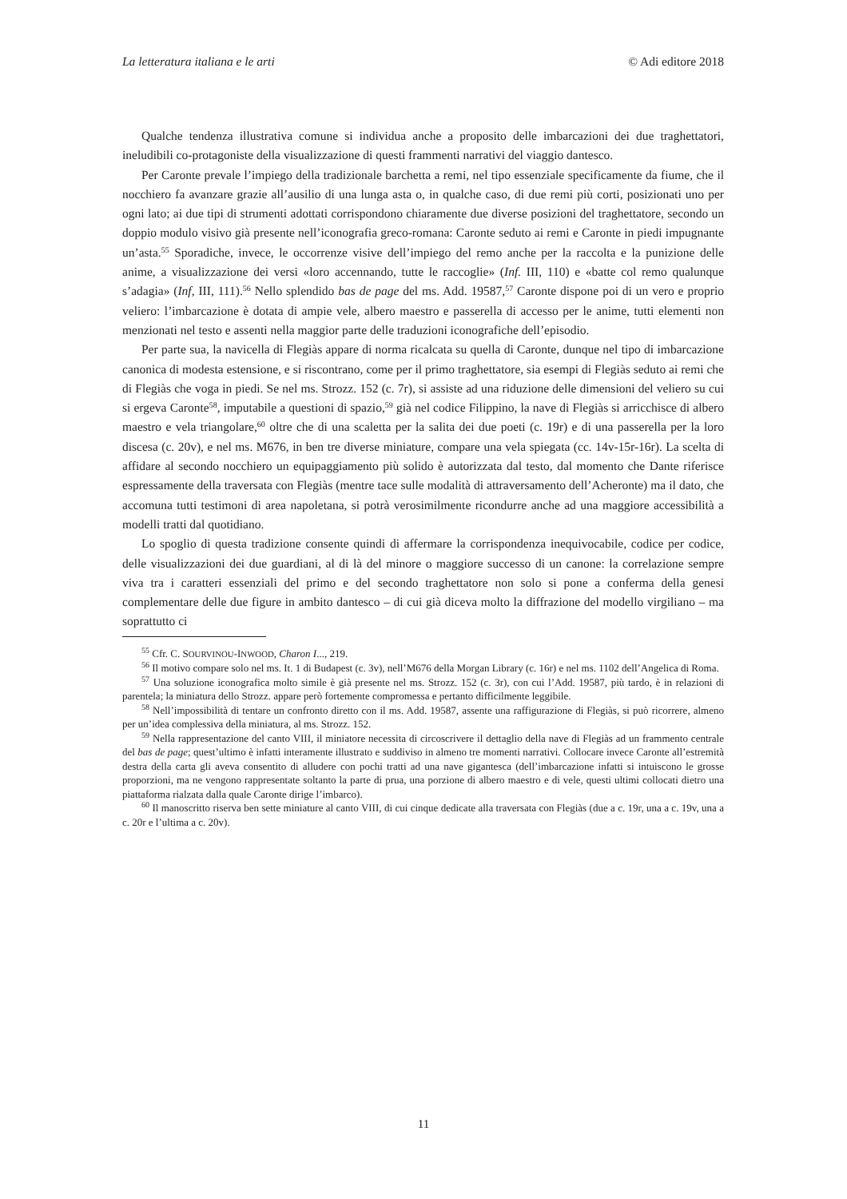La letteratura italiana e le arti © Adi editore 2018
Qualche tendenza illustrativa comune si individua anche a proposito delle imbarcazioni dei due traghettatori, ineludibili co-protagoniste della visualizzazione di questi frammenti narrativi del viaggio dantesco.
Per Caronte prevale l’impiego della tradizionale barchetta a remi, nel tipo essenziale specificamente da fiume, che il nocchiero fa avanzare grazie all’ausilio di una lunga asta o, in qualche caso, di due remi più corti, posizionati uno per ogni lato; ai due tipi di strumenti adottati corrispondono chiaramente due diverse posizioni del traghettatore, secondo un doppio modulo visivo già presente nell’iconografia greco-romana: Caronte seduto ai remi e Caronte in piedi impugnante un’asta.<sup>55</sup> Sporadiche, invece, le occorrenze visive dell’impiego del remo anche per la raccolta e la punizione delle anime, a visualizzazione dei versi «loro accennando, tutte le raccoglie» (Inf. III, 110) e «batte col remo qualunque s’adagia» (Inf, III, 111).<sup>56</sup> Nello splendido bas de page del ms. Add. 19587,<sup>57</sup> Caronte dispone poi di un vero e proprio veliero: l’imbarcazione è dotata di ampie vele, albero maestro e passerella di accesso per le anime, tutti elementi non menzionati nel testo e assenti nella maggior parte delle traduzioni iconografiche dell’episodio.
Per parte sua, la navicella di Flegiàs appare di norma ricalcata su quella di Caronte, dunque nel tipo di imbarcazione canonica di modesta estensione, e si riscontrano, come per il primo traghettatore, sia esempi di Flegiàs seduto ai remi che di Flegiàs che voga in piedi. Se nel ms. Strozz. 152 (c. 7r), si assiste ad una riduzione delle dimensioni del veliero su cui si ergeva Caronte<sup>58</sup>, imputabile a questioni di spazio,<sup>59</sup> già nel codice Filippino, la nave di Flegiàs si arricchisce di albero maestro e vela triangolare,<sup>60</sup> oltre che di una scaletta per la salita dei due poeti (c. 19r) e di una passerella per la loro discesa (c. 20v), e nel ms. M676, in ben tre diverse miniature, compare una vela spiegata (cc. 14v-15r-16r). La scelta di affidare al secondo nocchiero un equipaggiamento più solido è autorizzata dal testo, dal momento che Dante riferisce espressamente della traversata con Flegiàs (mentre tace sulle modalità di attraversamento dell’Acheronte) ma il dato, che accomuna tutti testimoni di area napoletana, si potrà verosimilmente ricondurre anche ad una maggiore accessibilità a modelli tratti dal quotidiano.
Lo spoglio di questa tradizione consente quindi di affermare la corrispondenza inequivocabile, codice per codice, delle visualizzazioni dei due guardiani, al di là del minore o maggiore successo di un canone: la correlazione sempre viva tra i caratteri essenziali del primo e del secondo traghettatore non solo si pone a conferma della genesi complementare delle due figure in ambito dantesco – di cui già diceva molto la diffrazione del modello virgiliano – ma soprattutto ci
<sup>55</sup> Cfr. C. SOURVINOU-INWOOD, Charon I..., 219.
<sup>56</sup> Il motivo compare solo nel ms. It. 1 di Budapest (c. 3v), nell’M676 della Morgan Library (c. 16r) e nel ms. 1102 dell’Angelica di Roma.
<sup>57</sup> Una soluzione iconografica molto simile è già presente nel ms. Strozz. 152 (c. 3r), con cui l’Add. 19587, più tardo, è in relazioni di parentela; la miniatura dello Strozz. appare però fortemente compromessa e pertanto difficilmente leggibile.
<sup>58</sup> Nell’impossibilità di tentare un confronto diretto con il ms. Add. 19587, assente una raffigurazione di Flegiàs, si può ricorrere, almeno per un’idea complessiva della miniatura, al ms. Strozz. 152.
<sup>59</sup> Nella rappresentazione del canto VIII, il miniatore necessita di circoscrivere il dettaglio della nave di Flegiàs ad un frammento centrale del bas de page; quest’ultimo è infatti interamente illustrato e suddiviso in almeno tre momenti narrativi. Collocare invece Caronte all’estremità destra della carta gli aveva consentito di alludere con pochi tratti ad una nave gigantesca (dell’imbarcazione infatti si intuiscono le grosse proporzioni, ma ne vengono rappresentate soltanto la parte di prua, una porzione di albero maestro e di vele, questi ultimi collocati dietro una piattaforma rialzata dalla quale Caronte dirige l’imbarco).
<sup>60</sup> Il manoscritto riserva ben sette miniature al canto VIII, di cui cinque dedicate alla traversata con Flegiàs (due a c. 19r, una a c. 19v, una a c. 20r e l’ultima a c. 20v).
11